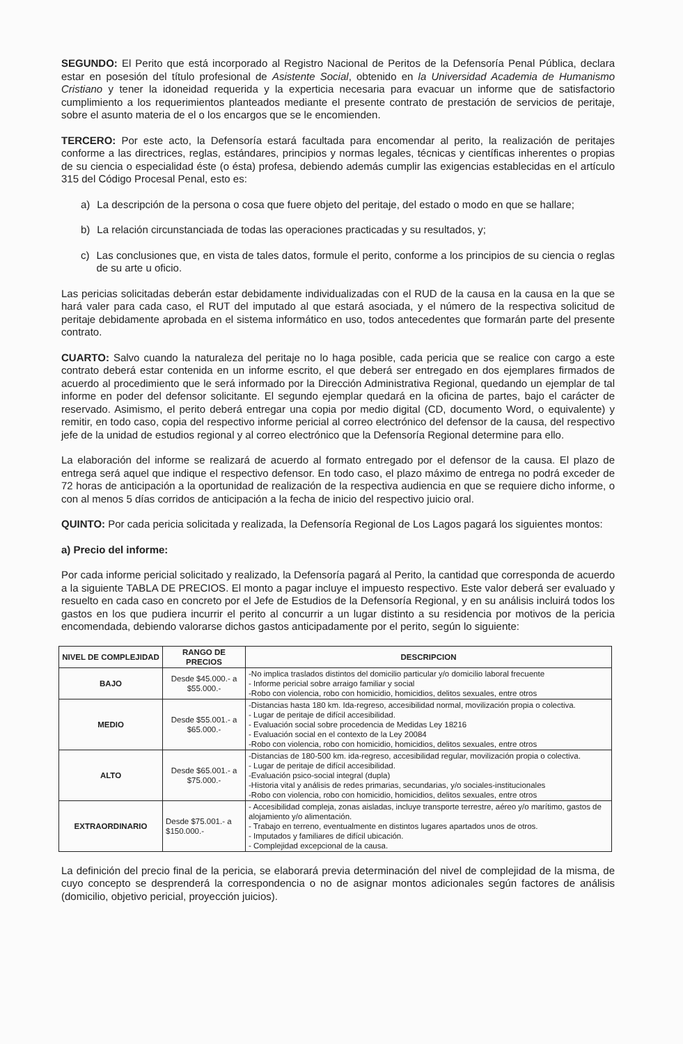SEGUNDO: El Perito que está incorporado al Registro Nacional de Peritos de la Defensoría Penal Pública, declara estar en posesión del título profesional de Asistente Social, obtenido en la Universidad Academia de Humanismo Cristiano y tener la idoneidad requerida y la experticia necesaria para evacuar un informe que de satisfactorio cumplimiento a los requerimientos planteados mediante el presente contrato de prestación de servicios de peritaje, sobre el asunto materia de el o los encargos que se le encomienden.
TERCERO: Por este acto, la Defensoría estará facultada para encomendar al perito, la realización de peritajes conforme a las directrices, reglas, estándares, principios y normas legales, técnicas y científicas inherentes o propias de su ciencia o especialidad éste (o ésta) profesa, debiendo además cumplir las exigencias establecidas en el artículo 315 del Código Procesal Penal, esto es:
a) La descripción de la persona o cosa que fuere objeto del peritaje, del estado o modo en que se hallare;
b) La relación circunstanciada de todas las operaciones practicadas y su resultados, y;
c) Las conclusiones que, en vista de tales datos, formule el perito, conforme a los principios de su ciencia o reglas de su arte u oficio.
Las pericias solicitadas deberán estar debidamente individualizadas con el RUD de la causa en la causa en la que se hará valer para cada caso, el RUT del imputado al que estará asociada, y el número de la respectiva solicitud de peritaje debidamente aprobada en el sistema informático en uso, todos antecedentes que formarán parte del presente contrato.
CUARTO: Salvo cuando la naturaleza del peritaje no lo haga posible, cada pericia que se realice con cargo a este contrato deberá estar contenida en un informe escrito, el que deberá ser entregado en dos ejemplares firmados de acuerdo al procedimiento que le será informado por la Dirección Administrativa Regional, quedando un ejemplar de tal informe en poder del defensor solicitante. El segundo ejemplar quedará en la oficina de partes, bajo el carácter de reservado. Asimismo, el perito deberá entregar una copia por medio digital (CD, documento Word, o equivalente) y remitir, en todo caso, copia del respectivo informe pericial al correo electrónico del defensor de la causa, del respectivo jefe de la unidad de estudios regional y al correo electrónico que la Defensoría Regional determine para ello.
La elaboración del informe se realizará de acuerdo al formato entregado por el defensor de la causa. El plazo de entrega será aquel que indique el respectivo defensor. En todo caso, el plazo máximo de entrega no podrá exceder de 72 horas de anticipación a la oportunidad de realización de la respectiva audiencia en que se requiere dicho informe, o con al menos 5 días corridos de anticipación a la fecha de inicio del respectivo juicio oral.
QUINTO: Por cada pericia solicitada y realizada, la Defensoría Regional de Los Lagos pagará los siguientes montos:
a) Precio del informe:
Por cada informe pericial solicitado y realizado, la Defensoría pagará al Perito, la cantidad que corresponda de acuerdo a la siguiente TABLA DE PRECIOS. El monto a pagar incluye el impuesto respectivo. Este valor deberá ser evaluado y resuelto en cada caso en concreto por el Jefe de Estudios de la Defensoría Regional, y en su análisis incluirá todos los gastos en los que pudiera incurrir el perito al concurrir a un lugar distinto a su residencia por motivos de la pericia encomendada, debiendo valorarse dichos gastos anticipadamente por el perito, según lo siguiente:
| NIVEL DE COMPLEJIDAD | RANGO DE PRECIOS | DESCRIPCION |
| --- | --- | --- |
| BAJO | Desde $45.000.- a $55.000.- | -No implica traslados distintos del domicilio particular y/o domicilio laboral frecuente - Informe pericial sobre arraigo familiar y social -Robo con violencia, robo con homicidio, homicidios, delitos sexuales, entre otros |
| MEDIO | Desde $55.001.- a $65.000.- | -Distancias hasta 180 km. Ida-regreso, accesibilidad normal, movilización propia o colectiva. - Lugar de peritaje de difícil accesibilidad. - Evaluación social sobre procedencia de Medidas Ley 18216 - Evaluación social en el contexto de la Ley 20084 -Robo con violencia, robo con homicidio, homicidios, delitos sexuales, entre otros |
| ALTO | Desde $65.001.- a $75.000.- | -Distancias de 180-500 km. ida-regreso, accesibilidad regular, movilización propia o colectiva. - Lugar de peritaje de difícil accesibilidad. -Evaluación psico-social integral (dupla) -Historia vital y análisis de redes primarias, secundarias, y/o sociales-institucionales -Robo con violencia, robo con homicidio, homicidios, delitos sexuales, entre otros |
| EXTRAORDINARIO | Desde $75.001.- a $150.000.- | - Accesibilidad compleja, zonas aisladas, incluye transporte terrestre, aéreo y/o marítimo, gastos de alojamiento y/o alimentación. - Trabajo en terreno, eventualmente en distintos lugares apartados unos de otros. - Imputados y familiares de difícil ubicación. - Complejidad excepcional de la causa. |
La definición del precio final de la pericia, se elaborará previa determinación del nivel de complejidad de la misma, de cuyo concepto se desprenderá la correspondencia o no de asignar montos adicionales según factores de análisis (domicilio, objetivo pericial, proyección juicios).